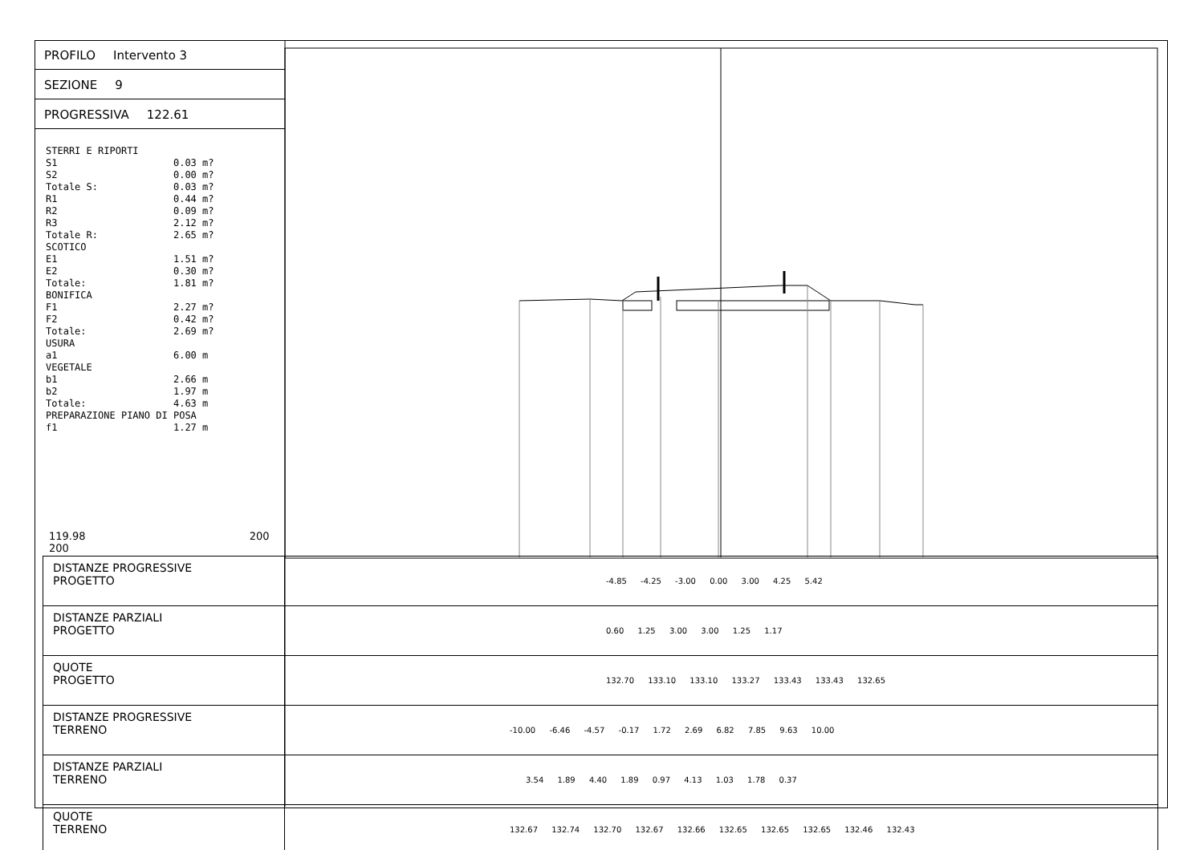PROFILO Intervento 3
SEZIONE 9
PROGRESSIVA 122.61
STERRI E RIPORTI
S1                    0.03 m?
S2                    0.00 m?
Totale S:             0.03 m?
R1                    0.44 m?
R2                    0.09 m?
R3                    2.12 m?
Totale R:             2.65 m?
SCOTICO
E1                    1.51 m?
E2                    0.30 m?
Totale:               1.81 m?
BONIFICA
F1                    2.27 m?
F2                    0.42 m?
Totale:               2.69 m?
USURA
a1                    6.00 m
VEGETALE
b1                    2.66 m
b2                    1.97 m
Totale:               4.63 m
PREPARAZIONE PIANO DI POSA
f1                    1.27 m
119.98 200 200
| DISTANZE PROGRESSIVE PROGETTO | -4.85 -4.25 -3.00 0.00 3.00 4.25 5.42 |
| DISTANZE PARZIALI PROGETTO | 0.60 1.25 3.00 3.00 1.25 1.17 |
| QUOTE PROGETTO | 132.70 133.10 133.10 133.27 133.43 133.43 132.65 |
| DISTANZE PROGRESSIVE TERRENO | -10.00 -6.46 -4.57 -0.17 1.72 2.69 6.82 7.85 9.63 10.00 |
| DISTANZE PARZIALI TERRENO | 3.54 1.89 4.40 1.89 0.97 4.13 1.03 1.78 0.37 |
| QUOTE TERRENO | 132.67 132.74 132.70 132.67 132.66 132.65 132.65 132.65 132.46 132.43 |